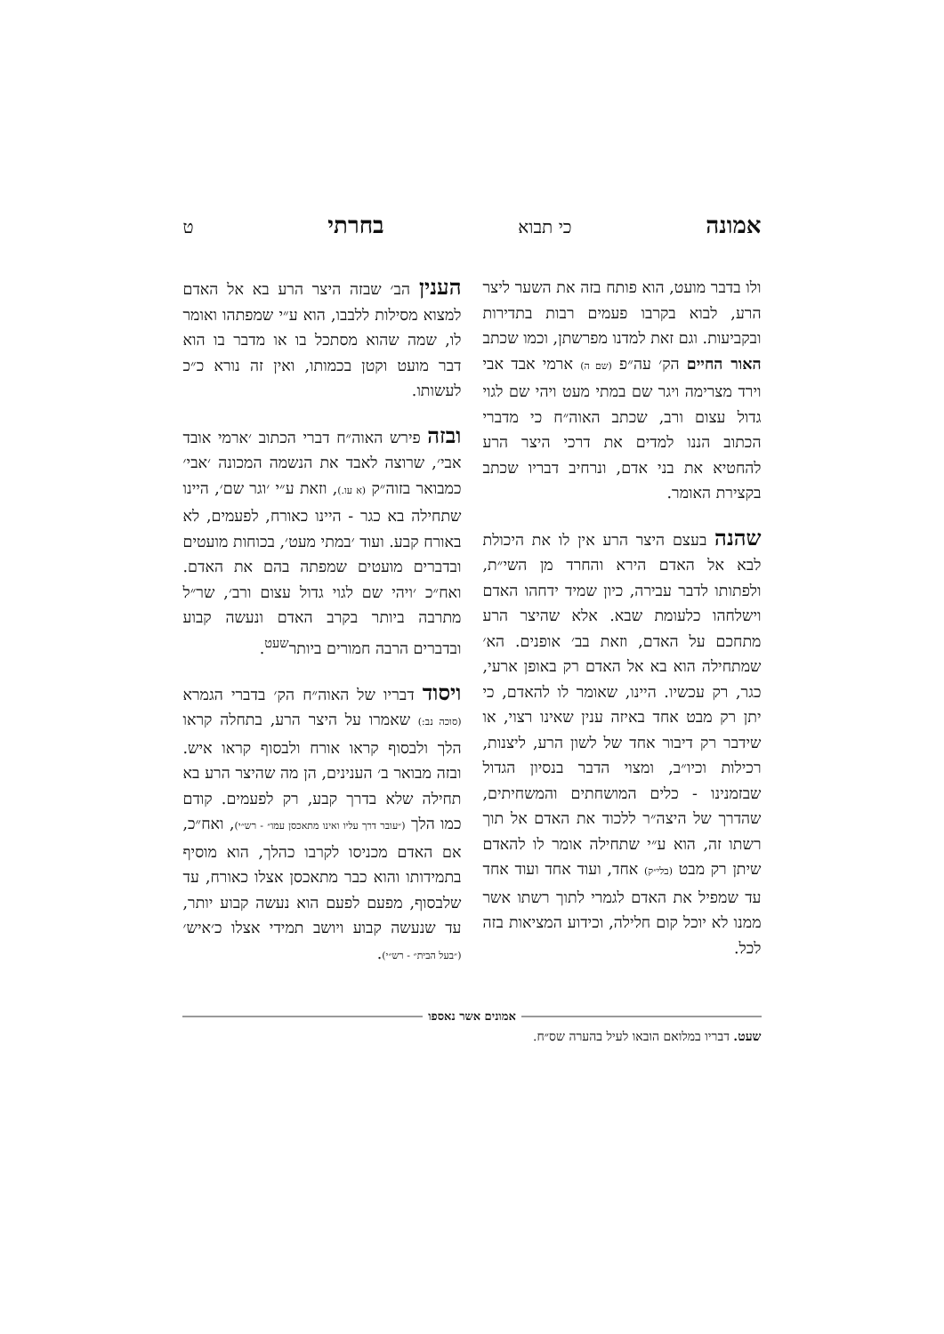אמונה כי תבוא בחרתי ט
ולו בדבר מועט, הוא פותח בזה את השער ליצר הרע, לבוא בקרבו פעמים רבות בתדירות ובקביעות. וגם זאת למדנו מפרשתן, וכמו שכתב האור החיים הק׳ עה״פ (שם ה) ארמי אבד אבי וירד מצרימה ויגר שם במתי מעט ויהי שם לגוי גדול עצום ורב, שכתב האוה״ח כי מדברי הכתוב הננו למדים את דרכי היצר הרע להחטיא את בני אדם, ונרחיב דבריו שכתב בקצירת האומר.
שהנה בעצם היצר הרע אין לו את היכולת לבא אל האדם הירא והחרד מן השי״ת, ולפתותו לדבר עבירה, כיון שמיד ידחהו האדם וישלחהו כלעומת שבא. אלא שהיצר הרע מתחכם על האדם, וזאת בב׳ אופנים. הא׳ שמתחילה הוא בא אל האדם רק באופן ארעי, כגר, רק עכשיו. היינו, שאומר לו להאדם, כי יתן רק מבט אחד באיזה ענין שאינו רצוי, או שידבר רק דיבור אחד של לשון הרע, ליצנות, רכילות וכיו״ב, ומצוי הדבר בנסיון הגדול שבזמנינו - כלים המושחתים והמשחיתים, שהדרך של היצה״ר ללכוד את האדם אל תוך רשתו זה, הוא ע״י שתחילה אומר לו להאדם שיתן רק מבט (בלי״ק) אחד, ועוד אחד ועוד אחד עד שמפיל את האדם לגמרי לתוך רשתו אשר ממנו לא יוכל קום חלילה, וכידוע המציאות בזה לכל.
הענין הב׳ שבזה היצר הרע בא אל האדם למצוא מסילות ללבבו, הוא ע״י שמפתהו ואומר לו, שמה שהוא מסתכל בו או מדבר בו הוא דבר מועט וקטן בכמותו, ואין זה נורא כ״כ לעשותו.
ובזה פירש האוה״ח דברי הכתוב ׳ארמי אובד אבי׳, שרוצה לאבד את הנשמה המכונה ׳אבי׳ כמבואר בזוה״ק (א עו.), וזאת ע״י ׳וגר שם׳, היינו שתחילה בא כגר - היינו כאורח, לפעמים, לא באורח קבע. ועוד ׳במתי מעט׳, בכוחות מועטים ובדברים מועטים שמפתה בהם את האדם. ואח״כ ׳ויהי שם לגוי גדול עצום ורב׳, שר״ל מתרבה ביותר בקרב האדם ונעשה קבוע ובדברים הרבה חמורים ביותר<sup>שעט</sup>.
ויסוד דבריו של האוה״ח הק׳ בדברי הגמרא (סוכה נב:) שאמרו על היצר הרע, בתחלה קראו הלך ולבסוף קראו אורח ולבסוף קראו איש. ובזה מבואר ב׳ הענינים, הן מה שהיצר הרע בא תחילה שלא בדרך קבע, רק לפעמים. קודם כמו הלך (״עובר דרך עליו ואינו מתאכסן עמו״ - רש״י), ואח״כ, אם האדם מכניסו לקרבו כהלך, הוא מוסיף בתמידותו והוא כבר מתאכסן אצלו כאורח, עד שלבסוף, מפעם לפעם הוא נעשה קבוע יותר, עד שנעשה קבוע ויושב תמידי אצלו כ׳איש׳ (״בעל הבית״ - רש״י).
אמונים אשר נאספו
שעט. דבריו במלואם הובאו לעיל בהערה שס״ח.